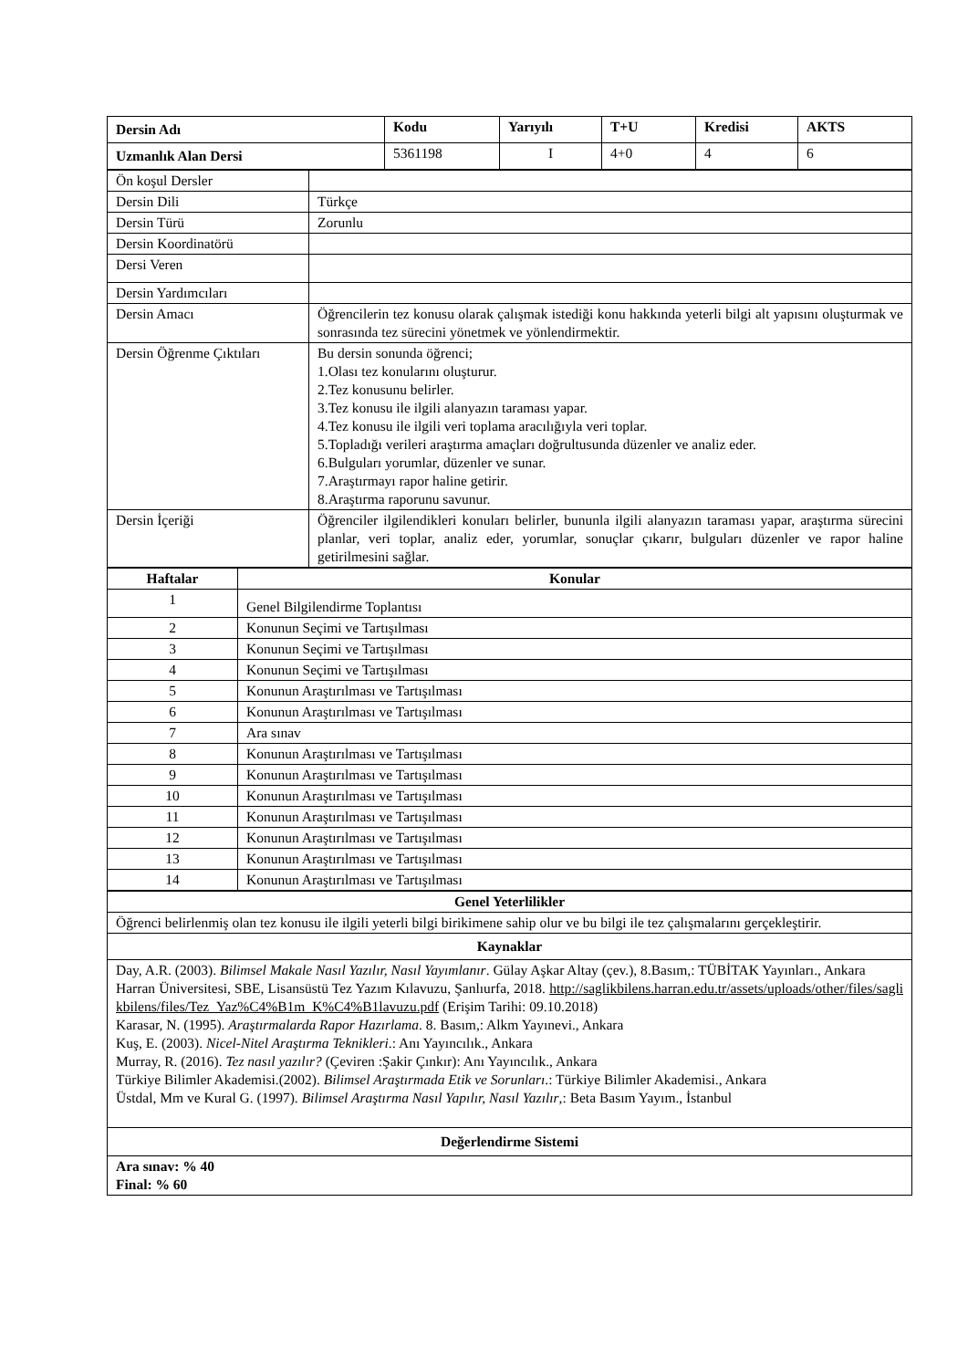| Dersin Adı | Kodu | Yarıyılı | T+U | Kredisi | AKTS |
| --- | --- | --- | --- | --- | --- |
| Uzmanlık Alan Dersi | 5361198 | I | 4+0 | 4 | 6 |
| Ön koşul Dersler | |
| Dersin Dili | Türkçe |
| Dersin Türü | Zorunlu |
| Dersin Koordinatörü | |
| Dersi Veren | |
| Dersin Yardımcıları | |
| Dersin Amacı | Öğrencilerin tez konusu olarak çalışmak istediği konu hakkında yeterli bilgi alt yapısını oluşturmak ve sonrasında tez sürecini yönetmek ve yönlendirmektir. |
| Dersin Öğrenme Çıktıları | Bu dersin sonunda öğrenci; 1.Olası tez konularını oluşturur. 2.Tez konusunu belirler. 3.Tez konusu ile ilgili alanyazın taraması yapar. 4.Tez konusu ile ilgili veri toplama aracılığıyla veri toplar. 5.Topladığı verileri araştırma amaçları doğrultusunda düzenler ve analiz eder. 6.Bulguları yorumlar, düzenler ve sunar. 7.Araştırmayı rapor haline getirir. 8.Araştırma raporunu savunur. |
| Dersin İçeriği | Öğrenciler ilgilendikleri konuları belirler, bununla ilgili alanyazın taraması yapar, araştırma sürecini planlar, veri toplar, analiz eder, yorumlar, sonuçlar çıkarır, bulguları düzenler ve rapor haline getirilmesini sağlar. |
| Haftalar | Konular |
| --- | --- |
| 1 | Genel Bilgilendirme Toplantısı |
| 2 | Konunun Seçimi ve Tartışılması |
| 3 | Konunun Seçimi ve Tartışılması |
| 4 | Konunun Seçimi ve Tartışılması |
| 5 | Konunun Araştırılması ve Tartışılması |
| 6 | Konunun Araştırılması ve Tartışılması |
| 7 | Ara sınav |
| 8 | Konunun Araştırılması ve Tartışılması |
| 9 | Konunun Araştırılması ve Tartışılması |
| 10 | Konunun Araştırılması ve Tartışılması |
| 11 | Konunun Araştırılması ve Tartışılması |
| 12 | Konunun Araştırılması ve Tartışılması |
| 13 | Konunun Araştırılması ve Tartışılması |
| 14 | Konunun Araştırılması ve Tartışılması |
| Genel Yeterlilikler |
| --- |
| Öğrenci belirlenmiş olan tez konusu ile ilgili yeterli bilgi birikimene sahip olur ve bu bilgi ile tez çalışmalarını gerçekleştirir. |
| Kaynaklar |
| Day, A.R. (2003). Bilimsel Makale Nasıl Yazılır, Nasıl Yayımlanır . Gülay Aşkar Altay (çev.), 8.Basım,: TÜBİTAK Yayınları., Ankara Harran Üniversitesi, SBE, Lisansüstü Tez Yazım Kılavuzu, Şanlıurfa, 2018. http://saglikbilens.harran.edu.tr/assets/uploads/other/files/saglikbilens/files/Tez_Yaz%C4%B1m_K%C4%B1lavuzu.pdf (Erişim Tarihi: 09.10.2018) Karasar, N. (1995). Araştırmalarda Rapor Hazırlama . 8. Basım,: Alkm Yayınevi., Ankara Kuş, E. (2003). Nicel-Nitel Araştırma Teknikleri .: Anı Yayıncılık., Ankara Murray, R. (2016). Tez nasıl yazılır? (Çeviren :Şakir Çınkır): Anı Yayıncılık., Ankara Türkiye Bilimler Akademisi.(2002). Bilimsel Araştırmada Etik ve Sorunları .: Türkiye Bilimler Akademisi., Ankara Üstdal, Mm ve Kural G. (1997). Bilimsel Araştırma Nasıl Yapılır, Nasıl Yazılır ,: Beta Basım Yayım., İstanbul |
| Değerlendirme Sistemi |
| Ara sınav: % 40 Final: % 60 |